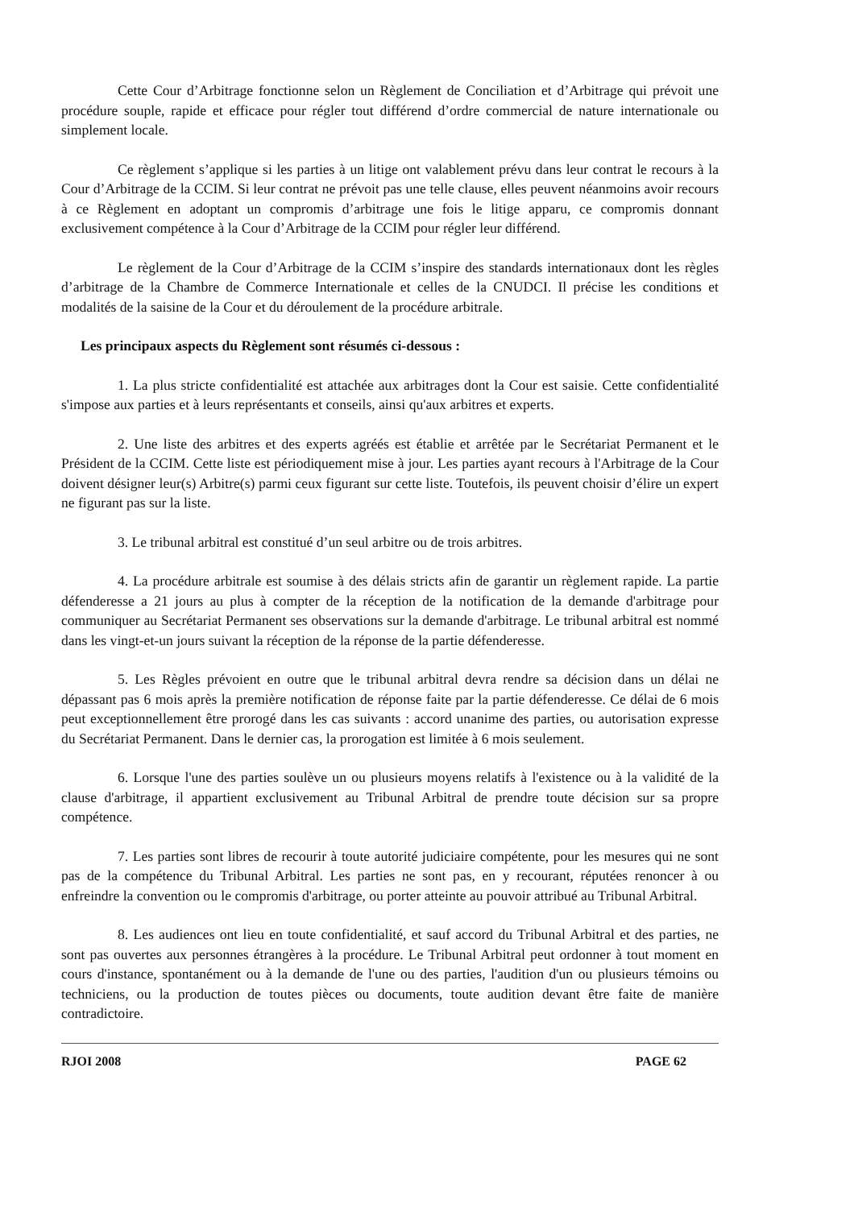Cette Cour d’Arbitrage fonctionne selon un Règlement de Conciliation et d’Arbitrage qui prévoit une procédure souple, rapide et efficace pour régler tout différend d’ordre commercial de nature internationale ou simplement locale.
Ce règlement s’applique si les parties à un litige ont valablement prévu dans leur contrat le recours à la Cour d’Arbitrage de la CCIM. Si leur contrat ne prévoit pas une telle clause, elles peuvent néanmoins avoir recours à ce Règlement en adoptant un compromis d’arbitrage une fois le litige apparu, ce compromis donnant exclusivement compétence à la Cour d’Arbitrage de la CCIM pour régler leur différend.
Le règlement de la Cour d’Arbitrage de la CCIM s’inspire des standards internationaux dont les règles d’arbitrage de la Chambre de Commerce Internationale et celles de la CNUDCI. Il précise les conditions et modalités de la saisine de la Cour et du déroulement de la procédure arbitrale.
Les principaux aspects du Règlement sont résumés ci-dessous :
1. La plus stricte confidentialité est attachée aux arbitrages dont la Cour est saisie. Cette confidentialité s'impose aux parties et à leurs représentants et conseils, ainsi qu'aux arbitres et experts.
2. Une liste des arbitres et des experts agréés est établie et arrêtée par le Secrétariat Permanent et le Président de la CCIM. Cette liste est périodiquement mise à jour. Les parties ayant recours à l'Arbitrage de la Cour doivent désigner leur(s) Arbitre(s) parmi ceux figurant sur cette liste. Toutefois, ils peuvent choisir d’élire un expert ne figurant pas sur la liste.
3. Le tribunal arbitral est constitué d’un seul arbitre ou de trois arbitres.
4. La procédure arbitrale est soumise à des délais stricts afin de garantir un règlement rapide. La partie défenderesse a 21 jours au plus à compter de la réception de la notification de la demande d'arbitrage pour communiquer au Secrétariat Permanent ses observations sur la demande d'arbitrage. Le tribunal arbitral est nommé dans les vingt-et-un jours suivant la réception de la réponse de la partie défenderesse.
5. Les Règles prévoient en outre que le tribunal arbitral devra rendre sa décision dans un délai ne dépassant pas 6 mois après la première notification de réponse faite par la partie défenderesse. Ce délai de 6 mois peut exceptionnellement être prorogé dans les cas suivants : accord unanime des parties, ou autorisation expresse du Secrétariat Permanent. Dans le dernier cas, la prorogation est limitée à 6 mois seulement.
6. Lorsque l'une des parties soulève un ou plusieurs moyens relatifs à l'existence ou à la validité de la clause d'arbitrage, il appartient exclusivement au Tribunal Arbitral de prendre toute décision sur sa propre compétence.
7. Les parties sont libres de recourir à toute autorité judiciaire compétente, pour les mesures qui ne sont pas de la compétence du Tribunal Arbitral. Les parties ne sont pas, en y recourant, réputées renoncer à ou enfreindre la convention ou le compromis d'arbitrage, ou porter atteinte au pouvoir attribué au Tribunal Arbitral.
8. Les audiences ont lieu en toute confidentialité, et sauf accord du Tribunal Arbitral et des parties, ne sont pas ouvertes aux personnes étrangères à la procédure. Le Tribunal Arbitral peut ordonner à tout moment en cours d'instance, spontanément ou à la demande de l'une ou des parties, l'audition d'un ou plusieurs témoins ou techniciens, ou la production de toutes pièces ou documents, toute audition devant être faite de manière contradictoire.
RJOI 2008 PAGE 62